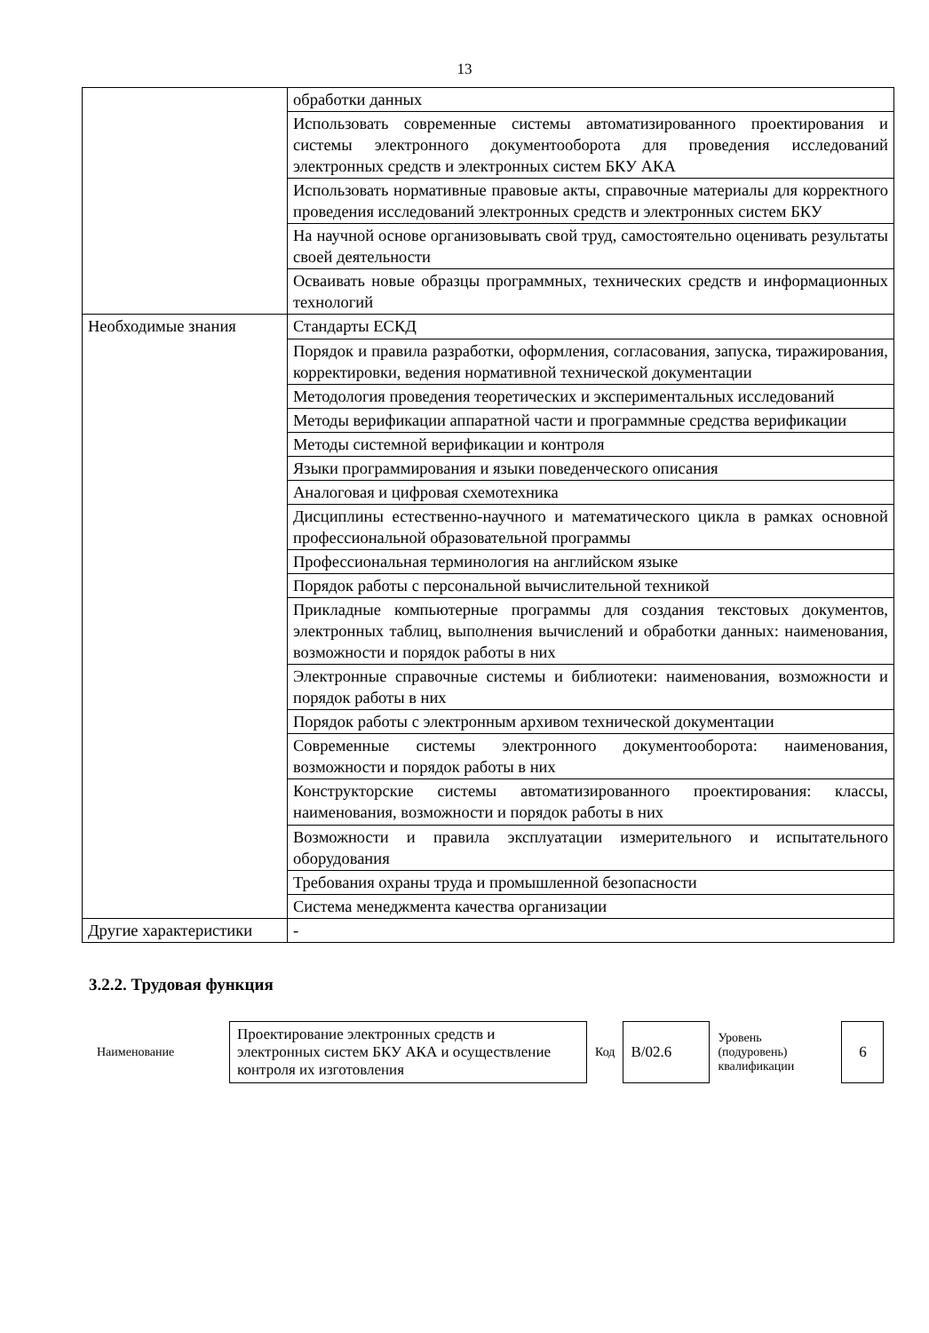13
| | обработки данных |
| | Использовать современные системы автоматизированного проектирования и системы электронного документооборота для проведения исследований электронных средств и электронных систем БКУ АКА |
| | Использовать нормативные правовые акты, справочные материалы для корректного проведения исследований электронных средств и электронных систем БКУ |
| | На научной основе организовывать свой труд, самостоятельно оценивать результаты своей деятельности |
| | Осваивать новые образцы программных, технических средств и информационных технологий |
| Необходимые знания | Стандарты ЕСКД |
| | Порядок и правила разработки, оформления, согласования, запуска, тиражирования, корректировки, ведения нормативной технической документации |
| | Методология проведения теоретических и экспериментальных исследований |
| | Методы верификации аппаратной части и программные средства верификации |
| | Методы системной верификации и контроля |
| | Языки программирования и языки поведенческого описания |
| | Аналоговая и цифровая схемотехника |
| | Дисциплины естественно-научного и математического цикла в рамках основной профессиональной образовательной программы |
| | Профессиональная терминология на английском языке |
| | Порядок работы с персональной вычислительной техникой |
| | Прикладные компьютерные программы для создания текстовых документов, электронных таблиц, выполнения вычислений и обработки данных: наименования, возможности и порядок работы в них |
| | Электронные справочные системы и библиотеки: наименования, возможности и порядок работы в них |
| | Порядок работы с электронным архивом технической документации |
| | Современные системы электронного документооборота: наименования, возможности и порядок работы в них |
| | Конструкторские системы автоматизированного проектирования: классы, наименования, возможности и порядок работы в них |
| | Возможности и правила эксплуатации измерительного и испытательного оборудования |
| | Требования охраны труда и промышленной безопасности |
| | Система менеджмента качества организации |
| Другие характеристики | - |
3.2.2. Трудовая функция
| Наименование | Проектирование электронных средств и электронных систем БКУ АКА и осуществление контроля их изготовления | Код | B/02.6 | Уровень (подуровень) квалификации | 6 |